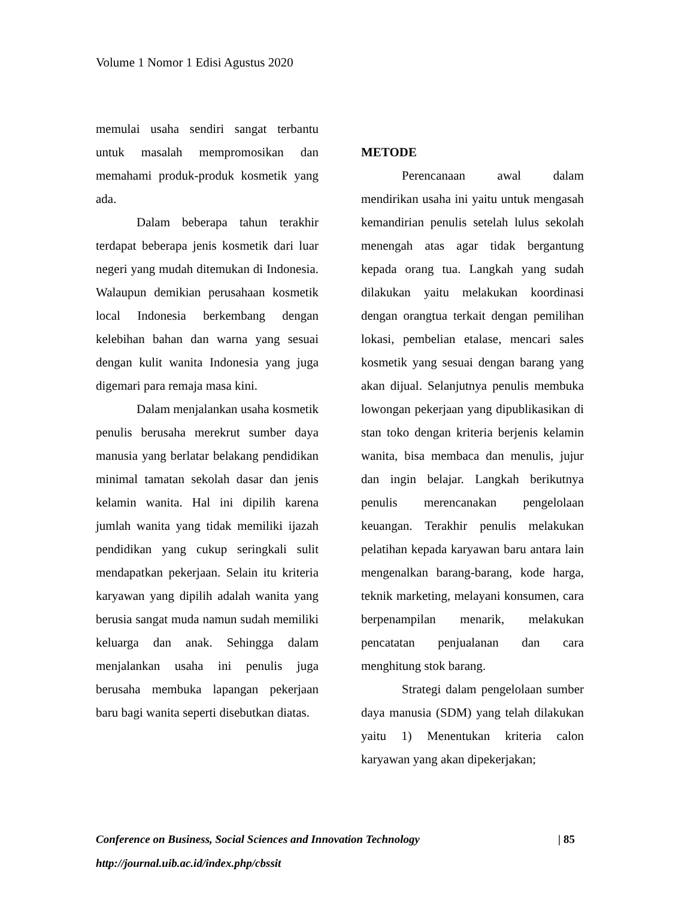Volume 1 Nomor 1 Edisi Agustus 2020
memulai usaha sendiri sangat terbantu untuk masalah mempromosikan dan memahami produk-produk kosmetik yang ada.
Dalam beberapa tahun terakhir terdapat beberapa jenis kosmetik dari luar negeri yang mudah ditemukan di Indonesia. Walaupun demikian perusahaan kosmetik local Indonesia berkembang dengan kelebihan bahan dan warna yang sesuai dengan kulit wanita Indonesia yang juga digemari para remaja masa kini.
Dalam menjalankan usaha kosmetik penulis berusaha merekrut sumber daya manusia yang berlatar belakang pendidikan minimal tamatan sekolah dasar dan jenis kelamin wanita. Hal ini dipilih karena jumlah wanita yang tidak memiliki ijazah pendidikan yang cukup seringkali sulit mendapatkan pekerjaan. Selain itu kriteria karyawan yang dipilih adalah wanita yang berusia sangat muda namun sudah memiliki keluarga dan anak. Sehingga dalam menjalankan usaha ini penulis juga berusaha membuka lapangan pekerjaan baru bagi wanita seperti disebutkan diatas.
METODE
Perencanaan awal dalam mendirikan usaha ini yaitu untuk mengasah kemandirian penulis setelah lulus sekolah menengah atas agar tidak bergantung kepada orang tua. Langkah yang sudah dilakukan yaitu melakukan koordinasi dengan orangtua terkait dengan pemilihan lokasi, pembelian etalase, mencari sales kosmetik yang sesuai dengan barang yang akan dijual. Selanjutnya penulis membuka lowongan pekerjaan yang dipublikasikan di stan toko dengan kriteria berjenis kelamin wanita, bisa membaca dan menulis, jujur dan ingin belajar. Langkah berikutnya penulis merencanakan pengelolaan keuangan. Terakhir penulis melakukan pelatihan kepada karyawan baru antara lain mengenalkan barang-barang, kode harga, teknik marketing, melayani konsumen, cara berpenampilan menarik, melakukan pencatatan penjualanan dan cara menghitung stok barang.
Strategi dalam pengelolaan sumber daya manusia (SDM) yang telah dilakukan yaitu 1) Menentukan kriteria calon karyawan yang akan dipekerjakan;
Conference on Business, Social Sciences and Innovation Technology | 85
http://journal.uib.ac.id/index.php/cbssit